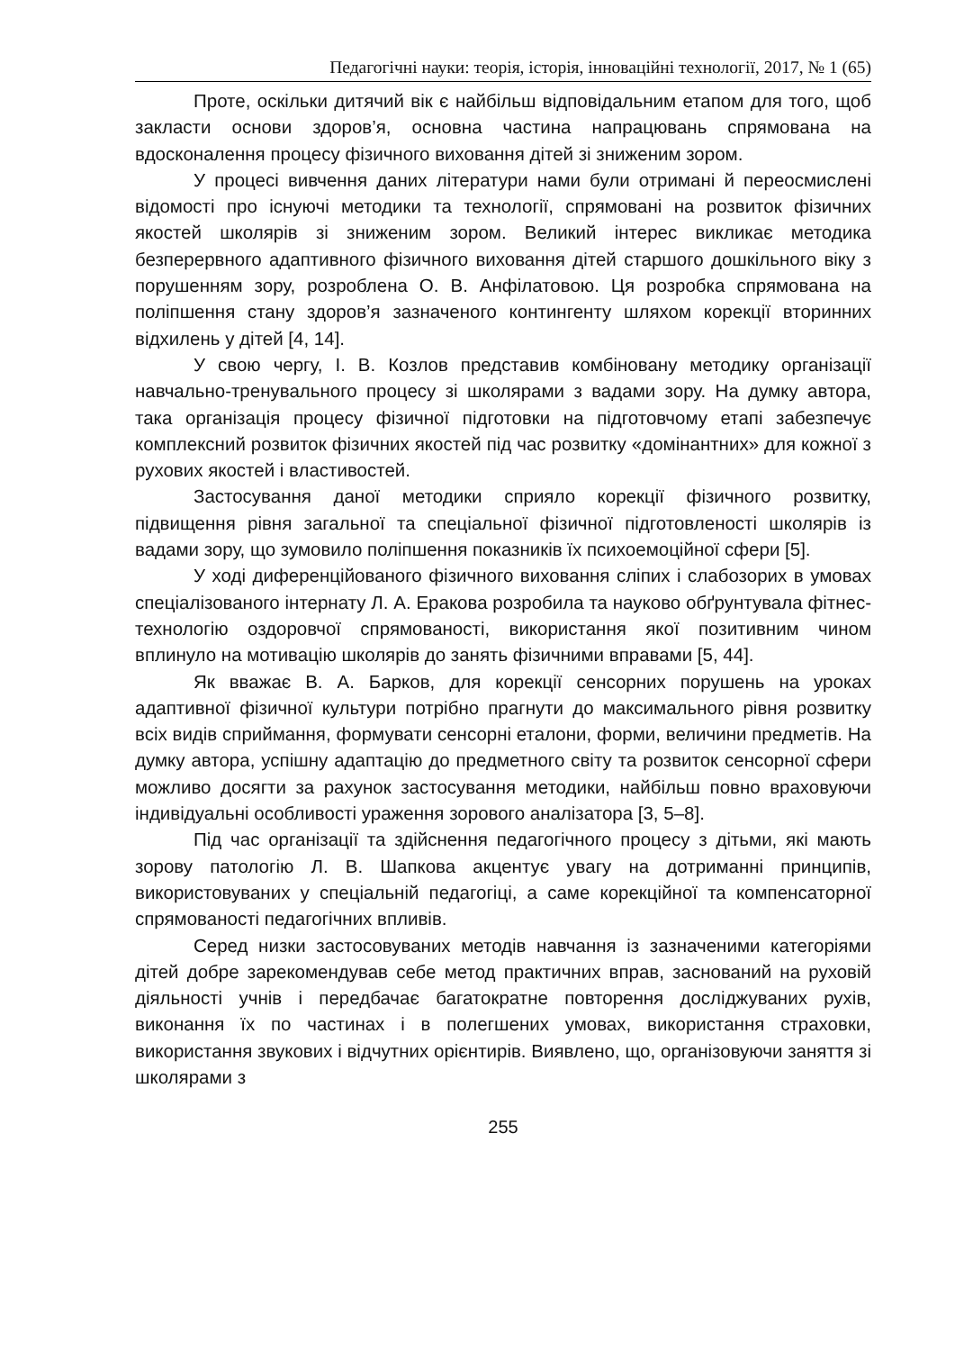Педагогічні науки: теорія, історія, інноваційні технології, 2017, № 1 (65)
Проте, оскільки дитячий вік є найбільш відповідальним етапом для того, щоб закласти основи здоров’я, основна частина напрацювань спрямована на вдосконалення процесу фізичного виховання дітей зі зниженим зором.
У процесі вивчення даних літератури нами були отримані й переосмислені відомості про існуючі методики та технології, спрямовані на розвиток фізичних якостей школярів зі зниженим зором. Великий інтерес викликає методика безперервного адаптивного фізичного виховання дітей старшого дошкільного віку з порушенням зору, розроблена О. В. Анфілатовою. Ця розробка спрямована на поліпшення стану здоров’я зазначеного контингенту шляхом корекції вторинних відхилень у дітей [4, 14].
У свою чергу, І. В. Козлов представив комбіновану методику організації навчально-тренувального процесу зі школярами з вадами зору. На думку автора, така організація процесу фізичної підготовки на підготовчому етапі забезпечує комплексний розвиток фізичних якостей під час розвитку «домінантних» для кожної з рухових якостей і властивостей.
Застосування даної методики сприяло корекції фізичного розвитку, підвищення рівня загальної та спеціальної фізичної підготовленості школярів із вадами зору, що зумовило поліпшення показників їх психоемоційної сфери [5].
У ході диференційованого фізичного виховання сліпих і слабозорих в умовах спеціалізованого інтернату Л. А. Еракова розробила та науково обґрунтувала фітнес-технологію оздоровчої спрямованості, використання якої позитивним чином вплинуло на мотивацію школярів до занять фізичними вправами [5, 44].
Як вважає В. А. Барков, для корекції сенсорних порушень на уроках адаптивної фізичної культури потрібно прагнути до максимального рівня розвитку всіх видів сприймання, формувати сенсорні еталони, форми, величини предметів. На думку автора, успішну адаптацію до предметного світу та розвиток сенсорної сфери можливо досягти за рахунок застосування методики, найбільш повно враховуючи індивідуальні особливості ураження зорового аналізатора [3, 5–8].
Під час організації та здійснення педагогічного процесу з дітьми, які мають зорову патологію Л. В. Шапкова акцентує увагу на дотриманні принципів, використовуваних у спеціальній педагогіці, а саме корекційної та компенсаторної спрямованості педагогічних впливів.
Серед низки застосовуваних методів навчання із зазначеними категоріями дітей добре зарекомендував себе метод практичних вправ, заснований на руховій діяльності учнів і передбачає багатократне повторення досліджуваних рухів, виконання їх по частинах і в полегшених умовах, використання страховки, використання звукових і відчутних орієнтирів. Виявлено, що, організовуючи заняття зі школярами з
255